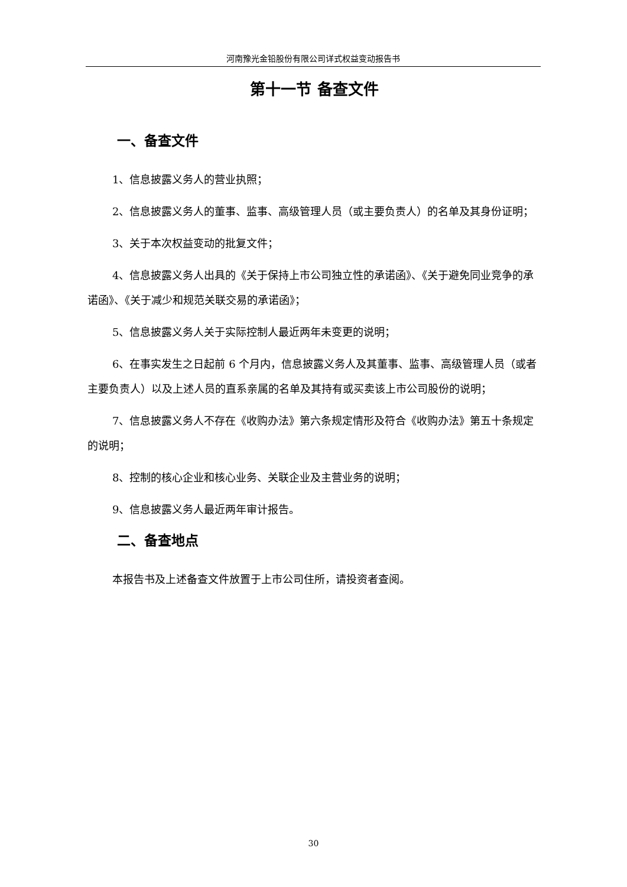河南豫光金铅股份有限公司详式权益变动报告书
第十一节 备查文件
一、备查文件
1、信息披露义务人的营业执照；
2、信息披露义务人的董事、监事、高级管理人员（或主要负责人）的名单及其身份证明；
3、关于本次权益变动的批复文件；
4、信息披露义务人出具的《关于保持上市公司独立性的承诺函》、《关于避免同业竞争的承诺函》、《关于减少和规范关联交易的承诺函》；
5、信息披露义务人关于实际控制人最近两年未变更的说明；
6、在事实发生之日起前 6 个月内，信息披露义务人及其董事、监事、高级管理人员（或者主要负责人）以及上述人员的直系亲属的名单及其持有或买卖该上市公司股份的说明；
7、信息披露义务人不存在《收购办法》第六条规定情形及符合《收购办法》第五十条规定的说明；
8、控制的核心企业和核心业务、关联企业及主营业务的说明；
9、信息披露义务人最近两年审计报告。
二、备查地点
本报告书及上述备查文件放置于上市公司住所，请投资者查阅。
30